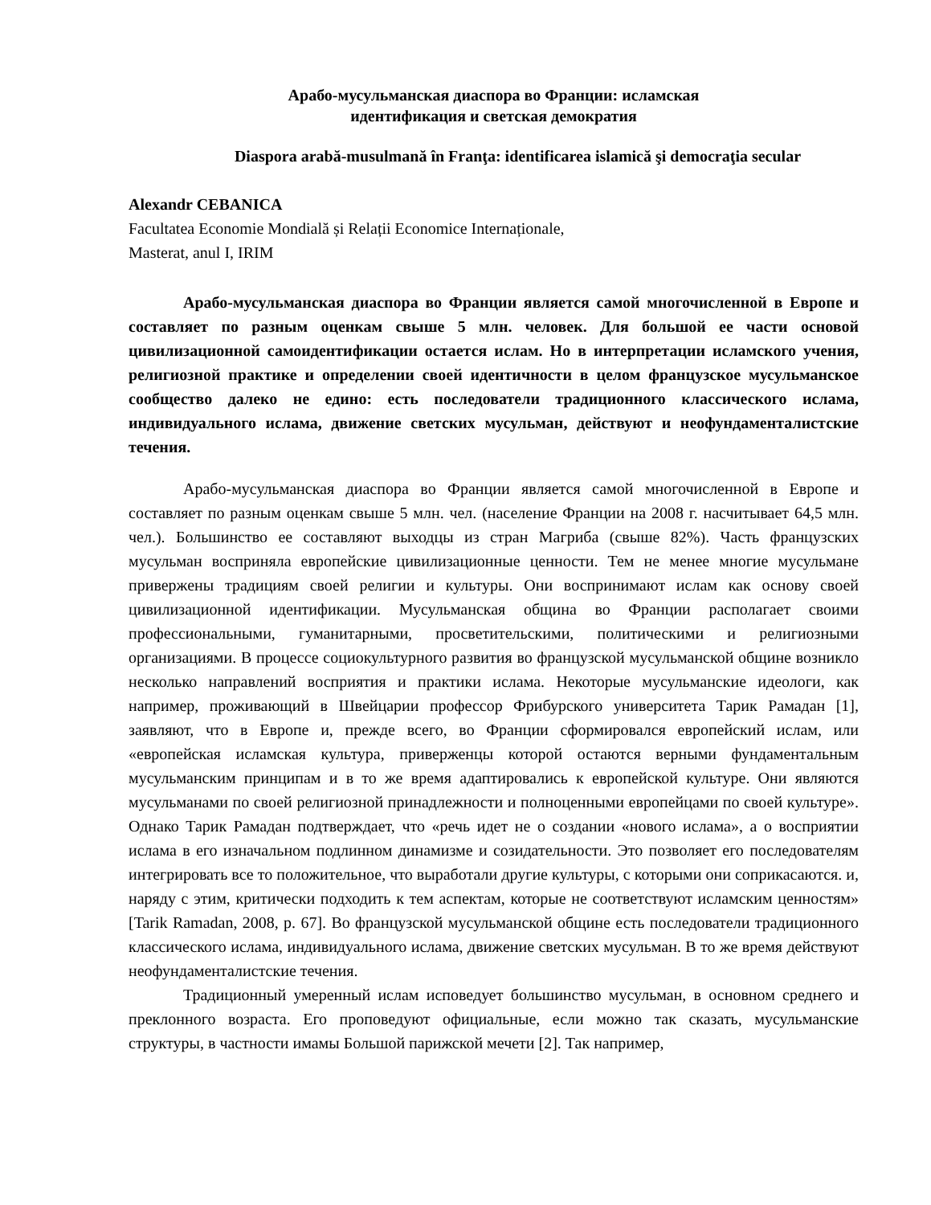Арабо-мусульманская диаспора во Франции: исламская
идентификация и светская демократия
Diaspora arabă-musulmană în Franţa: identificarea islamică şi democraţia secular
Alexandr CEBANICA
Facultatea Economie Mondială și Relații Economice Internaționale,
Masterat, anul I, IRIM
Арабо-мусульманская диаспора во Франции является самой многочисленной в Европе и составляет по разным оценкам свыше 5 млн. человек. Для большой ее части основой цивилизационной самоидентификации остается ислам. Но в интерпретации исламского учения, религиозной практике и определении своей идентичности в целом французское мусульманское сообщество далеко не едино: есть последователи традиционного классического ислама, индивидуального ислама, движение светских мусульман, действуют и неофундаменталистские течения.
Арабо-мусульманская диаспора во Франции является самой многочисленной в Европе и составляет по разным оценкам свыше 5 млн. чел. (население Франции на 2008 г. насчитывает 64,5 млн. чел.). Большинство ее составляют выходцы из стран Магриба (свыше 82%). Часть французских мусульман восприняла европейские цивилизационные ценности. Тем не менее многие мусульмане привержены традициям своей религии и культуры. Они воспринимают ислам как основу своей цивилизационной идентификации. Мусульманская община во Франции располагает своими профессиональными, гуманитарными, просветительскими, политическими и религиозными организациями. В процессе социокультурного развития во французской мусульманской общине возникло несколько направлений восприятия и практики ислама. Некоторые мусульманские идеологи, как например, проживающий в Швейцарии профессор Фрибурского университета Тарик Рамадан [1], заявляют, что в Европе и, прежде всего, во Франции сформировался европейский ислам, или «европейская исламская культура, приверженцы которой остаются верными фундаментальным мусульманским принципам и в то же время адаптировались к европейской культуре. Они являются мусульманами по своей религиозной принадлежности и полноценными европейцами по своей культуре». Однако Тарик Рамадан подтверждает, что «речь идет не о создании «нового ислама», а о восприятии ислама в его изначальном подлинном динамизме и созидательности. Это позволяет его последователям интегрировать все то положительное, что выработали другие культуры, с которыми они соприкасаются. и, наряду с этим, критически подходить к тем аспектам, которые не соответствуют исламским ценностям» [Tarik Ramadan, 2008, p. 67]. Во французской мусульманской общине есть последователи традиционного классического ислама, индивидуального ислама, движение светских мусульман. В то же время действуют неофундаменталистские течения.
Традиционный умеренный ислам исповедует большинство мусульман, в основном среднего и преклонного возраста. Его проповедуют официальные, если можно так сказать, мусульманские структуры, в частности имамы Большой парижской мечети [2]. Так например,